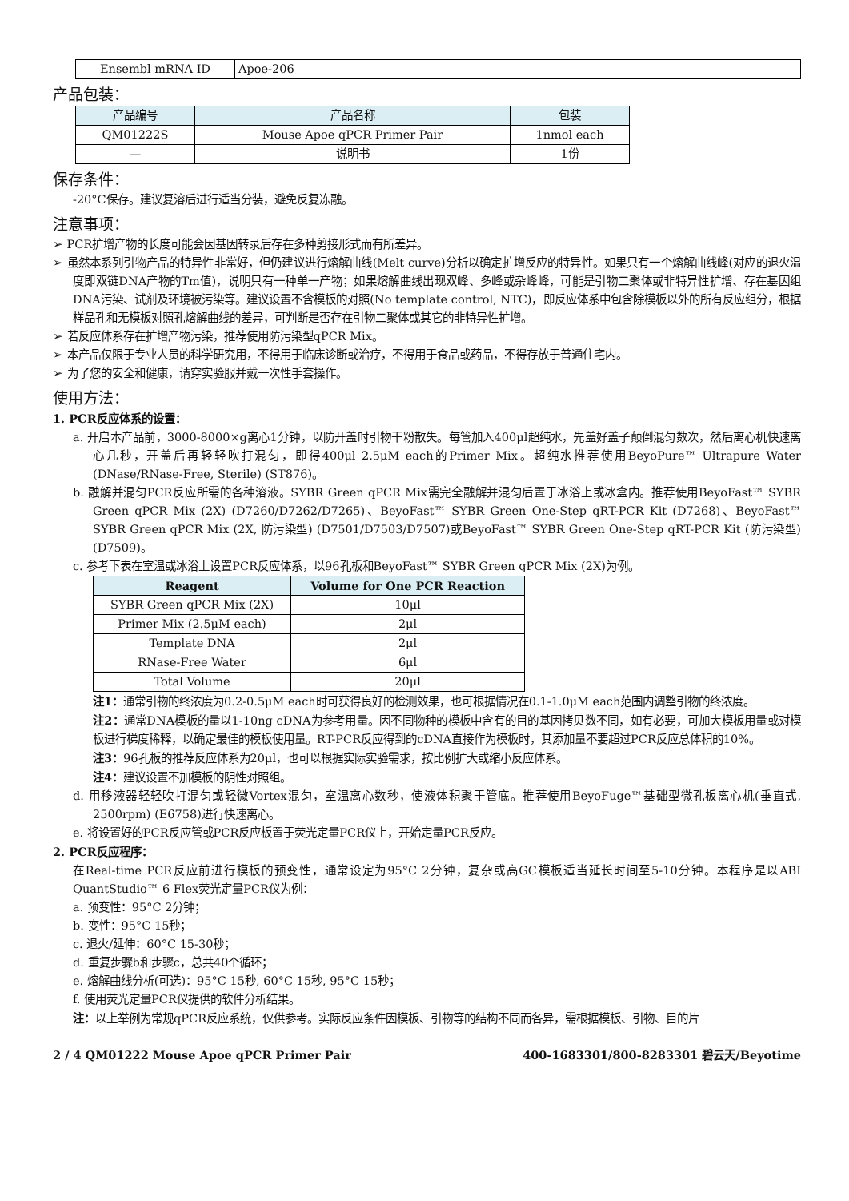| Ensembl mRNA ID | Apoe-206 |
产品包装：
| 产品编号 | 产品名称 | 包装 |
| --- | --- | --- |
| QM01222S | Mouse Apoe qPCR Primer Pair | 1nmol each |
| — | 说明书 | 1份 |
保存条件：
-20°C保存。建议复溶后进行适当分装，避免反复冻融。
注意事项：
➢ PCR扩增产物的长度可能会因基因转录后存在多种剪接形式而有所差异。
➢ 虽然本系列引物产品的特异性非常好，但仍建议进行熔解曲线(Melt curve)分析以确定扩增反应的特异性。如果只有一个熔解曲线峰(对应的退火温度即双链DNA产物的Tm值)，说明只有一种单一产物；如果熔解曲线出现双峰、多峰或杂峰峰，可能是引物二聚体或非特异性扩增、存在基因组DNA污染、试剂及环境被污染等。建议设置不含模板的对照(No template control, NTC)，即反应体系中包含除模板以外的所有反应组分，根据样品孔和无模板对照孔熔解曲线的差异，可判断是否存在引物二聚体或其它的非特异性扩增。
➢ 若反应体系存在扩增产物污染，推荐使用防污染型qPCR Mix。
➢ 本产品仅限于专业人员的科学研究用，不得用于临床诊断或治疗，不得用于食品或药品，不得存放于普通住宅内。
➢ 为了您的安全和健康，请穿实验服并戴一次性手套操作。
使用方法：
1. PCR反应体系的设置：
a. 开启本产品前，3000-8000×g离心1分钟，以防开盖时引物干粉散失。每管加入400μl超纯水，先盖好盖子颠倒混匀数次，然后离心机快速离心几秒，开盖后再轻轻吹打混匀，即得400μl 2.5μM each的Primer Mix。超纯水推荐使用BeyoPure™ Ultrapure Water (DNase/RNase-Free, Sterile) (ST876)。
b. 融解并混匀PCR反应所需的各种溶液。SYBR Green qPCR Mix需完全融解并混匀后置于冰浴上或冰盒内。推荐使用BeyoFast™ SYBR Green qPCR Mix (2X) (D7260/D7262/D7265)、BeyoFast™ SYBR Green One-Step qRT-PCR Kit (D7268)、BeyoFast™ SYBR Green qPCR Mix (2X, 防污染型) (D7501/D7503/D7507)或BeyoFast™ SYBR Green One-Step qRT-PCR Kit (防污染型) (D7509)。
c. 参考下表在室温或冰浴上设置PCR反应体系，以96孔板和BeyoFast™ SYBR Green qPCR Mix (2X)为例。
| Reagent | Volume for One PCR Reaction |
| --- | --- |
| SYBR Green qPCR Mix (2X) | 10μl |
| Primer Mix (2.5μM each) | 2μl |
| Template DNA | 2μl |
| RNase-Free Water | 6μl |
| Total Volume | 20μl |
注1：通常引物的终浓度为0.2-0.5μM each时可获得良好的检测效果，也可根据情况在0.1-1.0μM each范围内调整引物的终浓度。
注2：通常DNA模板的量以1-10ng cDNA为参考用量。因不同物种的模板中含有的目的基因拷贝数不同，如有必要，可加大模板用量或对模板进行梯度稀释，以确定最佳的模板使用量。RT-PCR反应得到的cDNA直接作为模板时，其添加量不要超过PCR反应总体积的10%。
注3：96孔板的推荐反应体系为20μl，也可以根据实际实验需求，按比例扩大或缩小反应体系。
注4：建议设置不加模板的阴性对照组。
d. 用移液器轻轻吹打混匀或轻微Vortex混匀，室温离心数秒，使液体积聚于管底。推荐使用BeyoFuge™基础型微孔板离心机(垂直式, 2500rpm) (E6758)进行快速离心。
e. 将设置好的PCR反应管或PCR反应板置于荧光定量PCR仪上，开始定量PCR反应。
2. PCR反应程序：
在Real-time PCR反应前进行模板的预变性，通常设定为95°C 2分钟，复杂或高GC模板适当延长时间至5-10分钟。本程序是以ABI QuantStudio™ 6 Flex荧光定量PCR仪为例：
a. 预变性：95°C 2分钟；
b. 变性：95°C 15秒；
c. 退火/延伸：60°C 15-30秒；
d. 重复步骤b和步骤c，总共40个循环；
e. 熔解曲线分析(可选)：95°C 15秒, 60°C 15秒, 95°C 15秒；
f. 使用荧光定量PCR仪提供的软件分析结果。
注：以上举例为常规qPCR反应系统，仅供参考。实际反应条件因模板、引物等的结构不同而各异，需根据模板、引物、目的片
2 / 4 QM01222 Mouse Apoe qPCR Primer Pair 400-1683301/800-8283301 碧云天/Beyotime